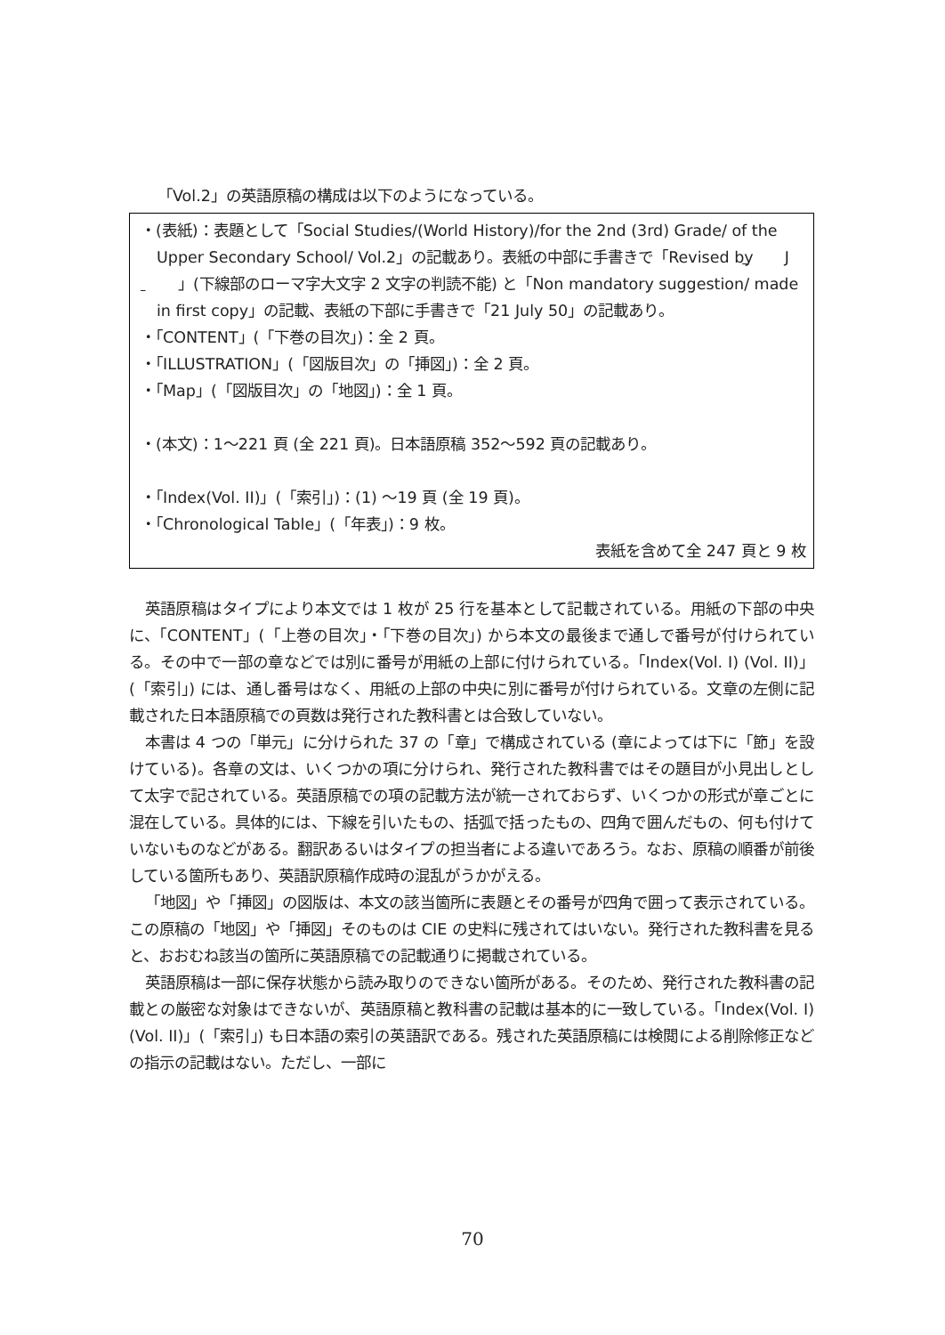「Vol.2」の英語原稿の構成は以下のようになっている。
・(表紙)：表題として「Social Studies/(World History)/for the 2nd (3rd) Grade/ of the Upper Secondary School/ Vol.2」の記載あり。表紙の中部に手書きで「Revised by J 」(下線部のローマ字大文字 2 文字の判読不能) と「Non mandatory suggestion/ made in first copy」の記載、表紙の下部に手書きで「21 July 50」の記載あり。
・「CONTENT」(「下巻の目次」)：全 2 頁。
・「ILLUSTRATION」(「図版目次」の「挿図」)：全 2 頁。
・「Map」(「図版目次」の「地図」)：全 1 頁。
・(本文)：1～221 頁 (全 221 頁)。日本語原稿 352～592 頁の記載あり。
・「Index(Vol. II)」(「索引」)：(1) ～19 頁 (全 19 頁)。
・「Chronological Table」(「年表」)：9 枚。
表紙を含めて全 247 頁と 9 枚
英語原稿はタイプにより本文では 1 枚が 25 行を基本として記載されている。用紙の下部の中央に、「CONTENT」(「上巻の目次」・「下巻の目次」) から本文の最後まで通しで番号が付けられている。その中で一部の章などでは別に番号が用紙の上部に付けられている。「Index(Vol. I) (Vol. II)」(「索引」) には、通し番号はなく、用紙の上部の中央に別に番号が付けられている。文章の左側に記載された日本語原稿での頁数は発行された教科書とは合致していない。
本書は 4 つの「単元」に分けられた 37 の「章」で構成されている (章によっては下に「節」を設けている)。各章の文は、いくつかの項に分けられ、発行された教科書ではその題目が小見出しとして太字で記されている。英語原稿での項の記載方法が統一されておらず、いくつかの形式が章ごとに混在している。具体的には、下線を引いたもの、括弧で括ったもの、四角で囲んだもの、何も付けていないものなどがある。翻訳あるいはタイプの担当者による違いであろう。なお、原稿の順番が前後している箇所もあり、英語訳原稿作成時の混乱がうかがえる。
「地図」や「挿図」の図版は、本文の該当箇所に表題とその番号が四角で囲って表示されている。この原稿の「地図」や「挿図」そのものは CIE の史料に残されてはいない。発行された教科書を見ると、おおむね該当の箇所に英語原稿での記載通りに掲載されている。
英語原稿は一部に保存状態から読み取りのできない箇所がある。そのため、発行された教科書の記載との厳密な対象はできないが、英語原稿と教科書の記載は基本的に一致している。「Index(Vol. I) (Vol. II)」(「索引」) も日本語の索引の英語訳である。残された英語原稿には検閲による削除修正などの指示の記載はない。ただし、一部に
70